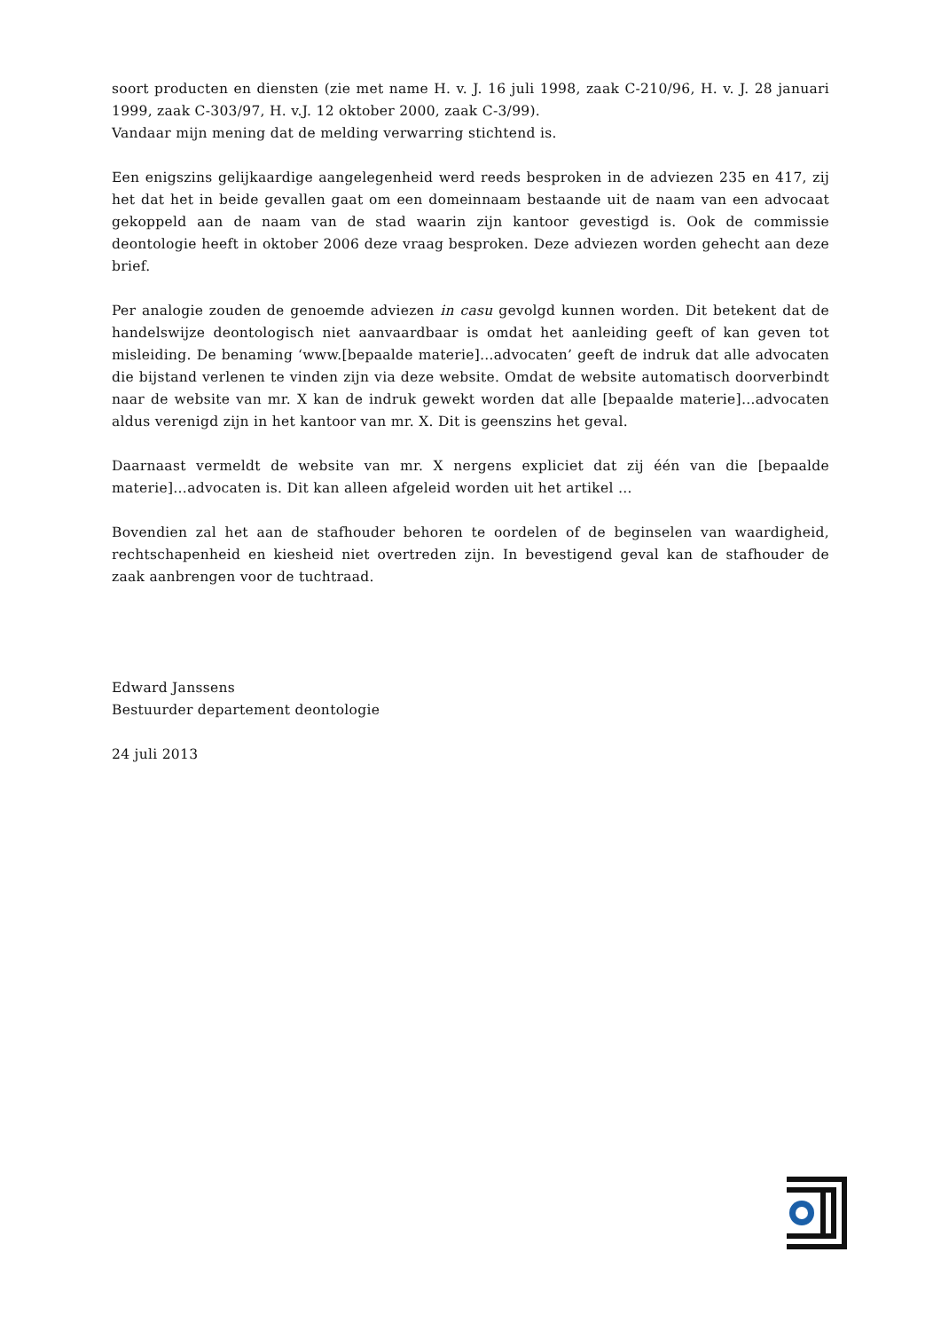soort producten en diensten (zie met name H. v. J. 16 juli 1998, zaak C-210/96, H. v. J. 28 januari 1999, zaak C-303/97, H. v.J. 12 oktober 2000, zaak C-3/99).
Vandaar mijn mening dat de melding verwarring stichtend is.
Een enigszins gelijkaardige aangelegenheid werd reeds besproken in de adviezen 235 en 417, zij het dat het in beide gevallen gaat om een domeinnaam bestaande uit de naam van een advocaat gekoppeld aan de naam van de stad waarin zijn kantoor gevestigd is. Ook de commissie deontologie heeft in oktober 2006 deze vraag besproken. Deze adviezen worden gehecht aan deze brief.
Per analogie zouden de genoemde adviezen in casu gevolgd kunnen worden. Dit betekent dat de handelswijze deontologisch niet aanvaardbaar is omdat het aanleiding geeft of kan geven tot misleiding. De benaming ‘www.[bepaalde materie]…advocaten’ geeft de indruk dat alle advocaten die bijstand verlenen te vinden zijn via deze website. Omdat de website automatisch doorverbindt naar de website van mr. X kan de indruk gewekt worden dat alle [bepaalde materie]…advocaten aldus verenigd zijn in het kantoor van mr. X. Dit is geenszins het geval.
Daarnaast vermeldt de website van mr. X nergens expliciet dat zij één van die [bepaalde materie]…advocaten is. Dit kan alleen afgeleid worden uit het artikel …
Bovendien zal het aan de stafhouder behoren te oordelen of de beginselen van waardigheid, rechtschapenheid en kiesheid niet overtreden zijn. In bevestigend geval kan de stafhouder de zaak aanbrengen voor de tuchtraad.
Edward Janssens
Bestuurder departement deontologie
24 juli 2013